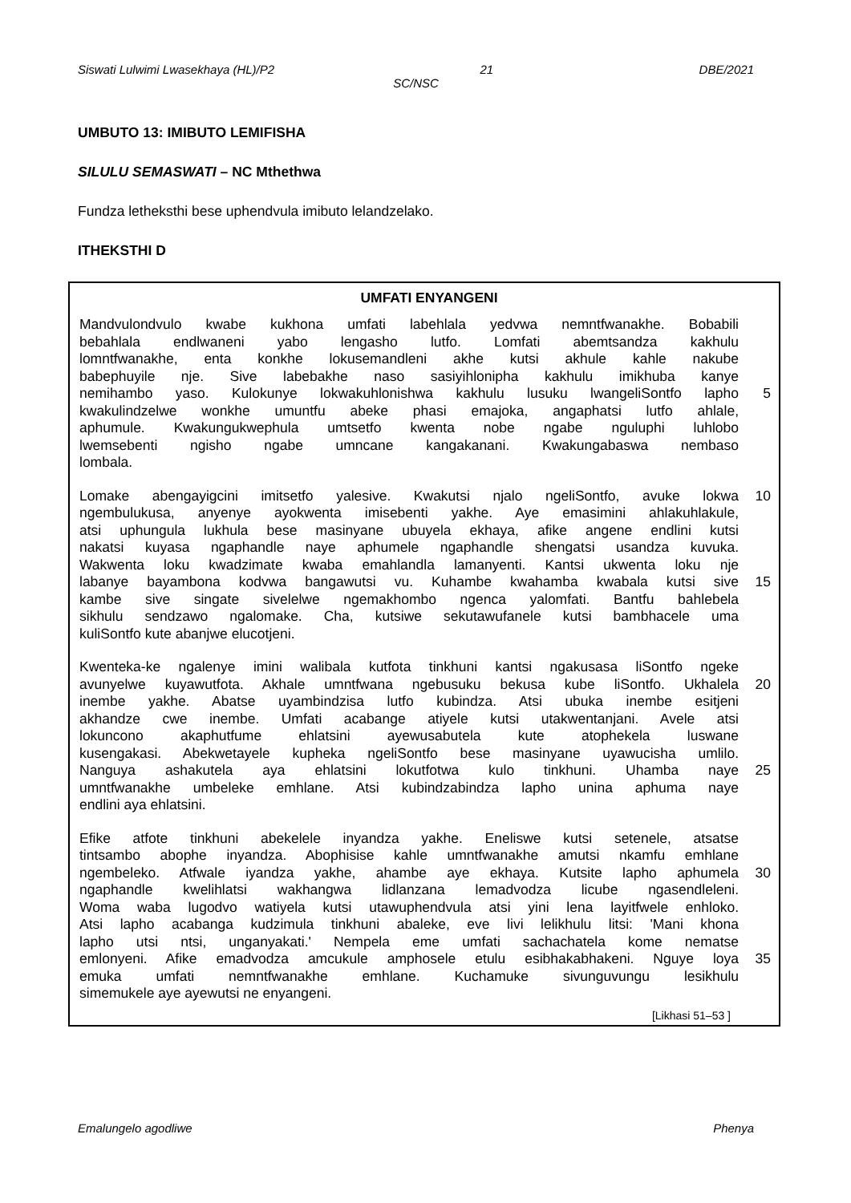Siswati Lulwimi Lwasekhaya (HL)/P2 21 DBE/2021
SC/NSC
UMBUTO 13: IMIBUTO LEMIFISHA
SILULU SEMASWATI – NC Mthethwa
Fundza letheksthi bese uphendvula imibuto lelandzelako.
ITHEKSTHI D
UMFATI ENYANGENI
Mandvulondvulo kwabe kukhona umfati labehlala yedvwa nemntfwanakhe. Bobabili
bebahlala endlwaneni yabo lengasho lutfo. Lomfati abemtsandza kakhulu
lomntfwanakhe, enta konkhe lokusemandleni akhe kutsi akhule kahle nakube
babephuyile nje. Sive labebakhe naso sasiyihlonipha kakhulu imikhuba kanye
nemihambo yaso. Kulokunye lokwakuhlonishwa kakhulu lusuku lwangeliSontfo lapho 5
kwakulindzelwe wonkhe umuntfu abeke phasi emajoka, angaphatsi lutfo ahlale,
aphumule. Kwakungukwephula umtsetfo kwenta nobe ngabe nguluphi luhlobo
lwemsebenti ngisho ngabe umncane kangakanani. Kwakungabaswa nembaso
lombala.
Lomake abengayigcini imitsetfo yalesive. Kwakutsi njalo ngeliSontfo, avuke lokwa 10
ngembulukusa, anyenye ayokwenta imisebenti yakhe. Aye emasimini ahlakuhlakule,
atsi uphungula lukhula bese masinyane ubuyela ekhaya, afike angene endlini kutsi
nakatsi kuyasa ngaphandle naye aphumele ngaphandle shengatsi usandza kuvuka.
Wakwenta loku kwadzimate kwaba emahlandla lamanyenti. Kantsi ukwenta loku nje
labanye bayambona kodvwa bangawutsi vu. Kuhambe kwahamba kwabala kutsi sive 15
kambe sive singate sivelelwe ngemakhombo ngenca yalomfati. Bantfu bahlebela
sikhulu sendzawo ngalomake. Cha, kutsiwe sekutawufanele kutsi bambhacele uma
kuliSontfo kute abanjwe elucotjeni.
Kwenteka-ke ngalenye imini walibala kutfota tinkhuni kantsi ngakusasa liSontfo ngeke
avunyelwe kuyawutfota. Akhale umntfwana ngebusuku bekusa kube liSontfo. Ukhalela 20
inembe yakhe. Abatse uyambindzisa lutfo kubindza. Atsi ubuka inembe esitjeni
akhandze cwe inembe. Umfati acabange atiyele kutsi utakwentanjani. Avele atsi
lokuncono akaphutfume ehlatsini ayewusabutela kute atophekela luswane
kusengakasi. Abekwetayele kupheka ngeliSontfo bese masinyane uyawucisha umlilo.
Nanguya ashakutela aya ehlatsini lokutfotwa kulo tinkhuni. Uhamba naye 25
umntfwanakhe umbeleke emhlane. Atsi kubindzabindza lapho unina aphuma naye
endlini aya ehlatsini.
Efike atfote tinkhuni abekelele inyandza yakhe. Eneliswe kutsi setenele, atsatse
tintsambo abophe inyandza. Abophisise kahle umntfwanakhe amutsi nkamfu emhlane
ngembeleko. Atfwale iyandza yakhe, ahambe aye ekhaya. Kutsite lapho aphumela 30
ngaphandle kwelihlatsi wakhangwa lidlanzana lemadvodza licube ngasendleleni.
Woma waba lugodvo watiyela kutsi utawuphendvula atsi yini lena layitfwele enhloko.
Atsi lapho acabanga kudzimula tinkhuni abaleke, eve livi lelikhulu litsi: 'Mani khona
lapho utsi ntsi, unganyakati.' Nempela eme umfati sachachatela kome nematse
emlonyeni. Afike emadvodza amcukule amphosele etulu esibhakabhakeni. Nguye loya 35
emuka umfati nemntfwanakhe emhlane. Kuchamuke sivunguvungu lesikhulu
simemukele aye ayewutsi ne enyangeni.
[Likhasi 51–53 ]
Emalungelo agodliwe Phenya